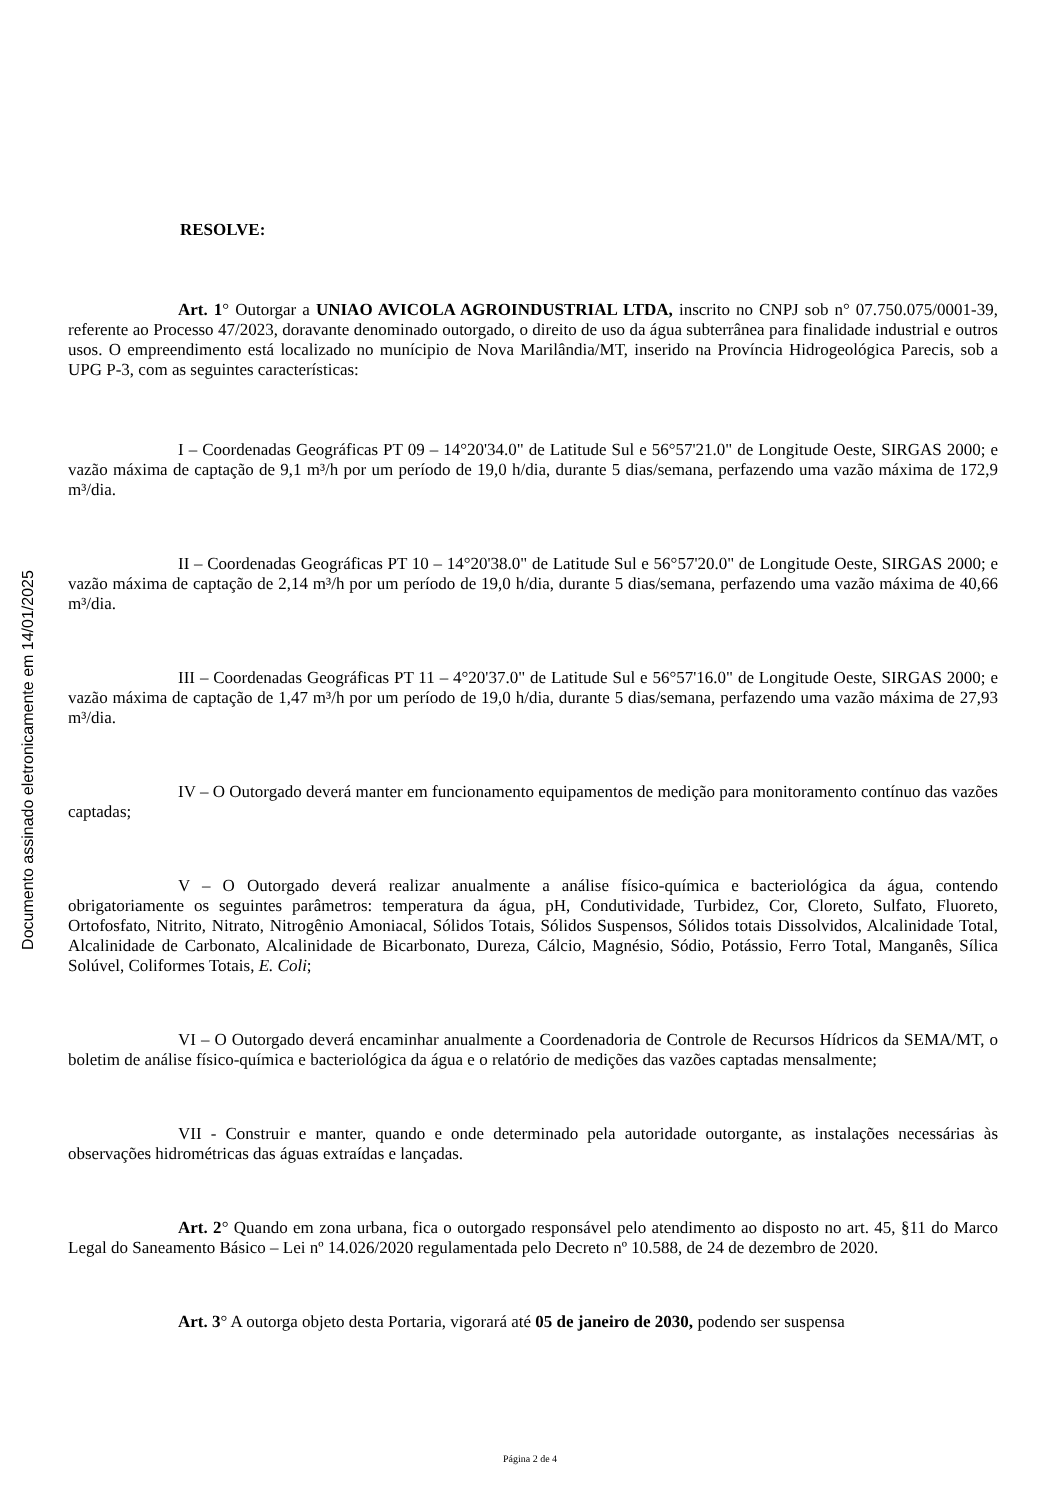Documento assinado eletronicamente em 14/01/2025
RESOLVE:
Art. 1° Outorgar a UNIAO AVICOLA AGROINDUSTRIAL LTDA, inscrito no CNPJ sob n° 07.750.075/0001-39, referente ao Processo 47/2023, doravante denominado outorgado, o direito de uso da água subterrânea para finalidade industrial e outros usos. O empreendimento está localizado no munícipio de Nova Marilândia/MT, inserido na Província Hidrogeológica Parecis, sob a UPG P-3, com as seguintes características:
I – Coordenadas Geográficas PT 09 – 14°20'34.0" de Latitude Sul e 56°57'21.0" de Longitude Oeste, SIRGAS 2000; e vazão máxima de captação de 9,1 m³/h por um período de 19,0 h/dia, durante 5 dias/semana, perfazendo uma vazão máxima de 172,9 m³/dia.
II – Coordenadas Geográficas PT 10 – 14°20'38.0" de Latitude Sul e 56°57'20.0" de Longitude Oeste, SIRGAS 2000; e vazão máxima de captação de 2,14 m³/h por um período de 19,0 h/dia, durante 5 dias/semana, perfazendo uma vazão máxima de 40,66 m³/dia.
III – Coordenadas Geográficas PT 11 – 4°20'37.0" de Latitude Sul e 56°57'16.0" de Longitude Oeste, SIRGAS 2000; e vazão máxima de captação de 1,47 m³/h por um período de 19,0 h/dia, durante 5 dias/semana, perfazendo uma vazão máxima de 27,93 m³/dia.
IV – O Outorgado deverá manter em funcionamento equipamentos de medição para monitoramento contínuo das vazões captadas;
V – O Outorgado deverá realizar anualmente a análise físico-química e bacteriológica da água, contendo obrigatoriamente os seguintes parâmetros: temperatura da água, pH, Condutividade, Turbidez, Cor, Cloreto, Sulfato, Fluoreto, Ortofosfato, Nitrito, Nitrato, Nitrogênio Amoniacal, Sólidos Totais, Sólidos Suspensos, Sólidos totais Dissolvidos, Alcalinidade Total, Alcalinidade de Carbonato, Alcalinidade de Bicarbonato, Dureza, Cálcio, Magnésio, Sódio, Potássio, Ferro Total, Manganês, Sílica Solúvel, Coliformes Totais, E. Coli;
VI – O Outorgado deverá encaminhar anualmente a Coordenadoria de Controle de Recursos Hídricos da SEMA/MT, o boletim de análise físico-química e bacteriológica da água e o relatório de medições das vazões captadas mensalmente;
VII - Construir e manter, quando e onde determinado pela autoridade outorgante, as instalações necessárias às observações hidrométricas das águas extraídas e lançadas.
Art. 2° Quando em zona urbana, fica o outorgado responsável pelo atendimento ao disposto no art. 45, §11 do Marco Legal do Saneamento Básico – Lei nº 14.026/2020 regulamentada pelo Decreto nº 10.588, de 24 de dezembro de 2020.
Art. 3° A outorga objeto desta Portaria, vigorará até 05 de janeiro de 2030, podendo ser suspensa
Página 2 de 4